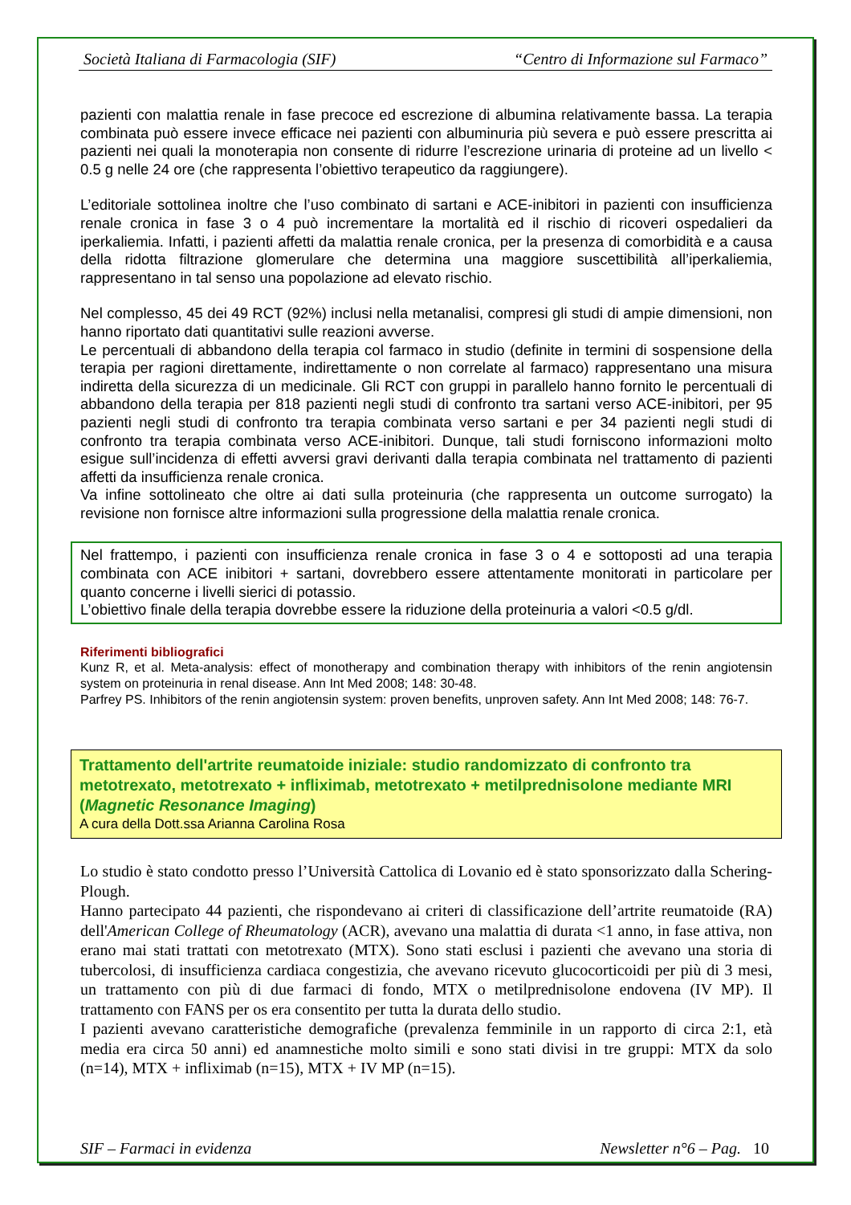Società Italiana di Farmacologia (SIF) “Centro di Informazione sul Farmaco”
pazienti con malattia renale in fase precoce ed escrezione di albumina relativamente bassa. La terapia combinata può essere invece efficace nei pazienti con albuminuria più severa e può essere prescritta ai pazienti nei quali la monoterapia non consente di ridurre l’escrezione urinaria di proteine ad un livello < 0.5 g nelle 24 ore (che rappresenta l’obiettivo terapeutico da raggiungere).
L’editoriale sottolinea inoltre che l’uso combinato di sartani e ACE-inibitori in pazienti con insufficienza renale cronica in fase 3 o 4 può incrementare la mortalità ed il rischio di ricoveri ospedalieri da iperkaliemia. Infatti, i pazienti affetti da malattia renale cronica, per la presenza di comorbidità e a causa della ridotta filtrazione glomerulare che determina una maggiore suscettibilità all’iperkaliemia, rappresentano in tal senso una popolazione ad elevato rischio.
Nel complesso, 45 dei 49 RCT (92%) inclusi nella metanalisi, compresi gli studi di ampie dimensioni, non hanno riportato dati quantitativi sulle reazioni avverse.
Le percentuali di abbandono della terapia col farmaco in studio (definite in termini di sospensione della terapia per ragioni direttamente, indirettamente o non correlate al farmaco) rappresentano una misura indiretta della sicurezza di un medicinale. Gli RCT con gruppi in parallelo hanno fornito le percentuali di abbandono della terapia per 818 pazienti negli studi di confronto tra sartani verso ACE-inibitori, per 95 pazienti negli studi di confronto tra terapia combinata verso sartani e per 34 pazienti negli studi di confronto tra terapia combinata verso ACE-inibitori. Dunque, tali studi forniscono informazioni molto esigue sull’incidenza di effetti avversi gravi derivanti dalla terapia combinata nel trattamento di pazienti affetti da insufficienza renale cronica.
Va infine sottolineato che oltre ai dati sulla proteinuria (che rappresenta un outcome surrogato) la revisione non fornisce altre informazioni sulla progressione della malattia renale cronica.
Nel frattempo, i pazienti con insufficienza renale cronica in fase 3 o 4 e sottoposti ad una terapia combinata con ACE inibitori + sartani, dovrebbero essere attentamente monitorati in particolare per quanto concerne i livelli sierici di potassio.
L’obiettivo finale della terapia dovrebbe essere la riduzione della proteinuria a valori <0.5 g/dl.
Riferimenti bibliografici
Kunz R, et al. Meta-analysis: effect of monotherapy and combination therapy with inhibitors of the renin angiotensin system on proteinuria in renal disease. Ann Int Med 2008; 148: 30-48.
Parfrey PS. Inhibitors of the renin angiotensin system: proven benefits, unproven safety. Ann Int Med 2008; 148: 76-7.
Trattamento dell'artrite reumatoide iniziale: studio randomizzato di confronto tra metotrexato, metotrexato + infliximab, metotrexato + metilprednisolone mediante MRI (Magnetic Resonance Imaging)
A cura della Dott.ssa Arianna Carolina Rosa
Lo studio è stato condotto presso l’Università Cattolica di Lovanio ed è stato sponsorizzato dalla Schering-Plough.
Hanno partecipato 44 pazienti, che rispondevano ai criteri di classificazione dell’artrite reumatoide (RA) dell'American College of Rheumatology (ACR), avevano una malattia di durata <1 anno, in fase attiva, non erano mai stati trattati con metotrexato (MTX). Sono stati esclusi i pazienti che avevano una storia di tubercolosi, di insufficienza cardiaca congestizia, che avevano ricevuto glucocorticoidi per più di 3 mesi, un trattamento con più di due farmaci di fondo, MTX o metilprednisolone endovena (IV MP). Il trattamento con FANS per os era consentito per tutta la durata dello studio.
I pazienti avevano caratteristiche demografiche (prevalenza femminile in un rapporto di circa 2:1, età media era circa 50 anni) ed anamnestiche molto simili e sono stati divisi in tre gruppi: MTX da solo (n=14), MTX + infliximab (n=15), MTX + IV MP (n=15).
SIF – Farmaci in evidenza Newsletter n°6 – Pag. 10